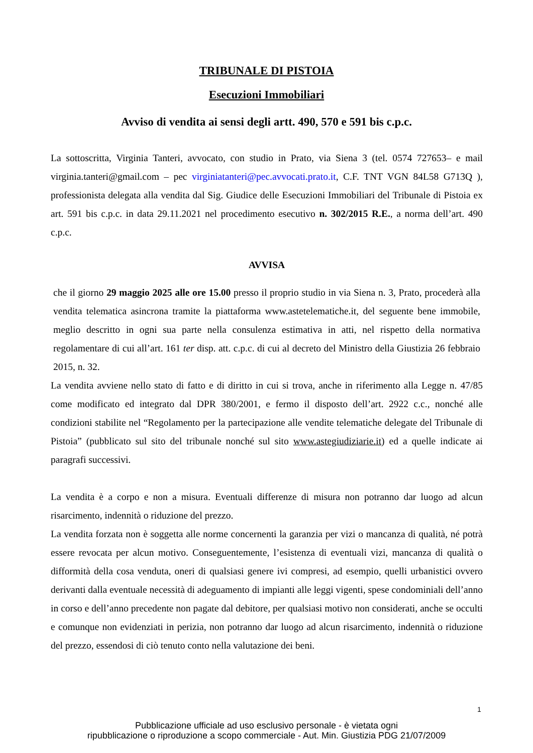TRIBUNALE DI PISTOIA
Esecuzioni Immobiliari
Avviso di vendita ai sensi degli artt. 490, 570 e 591 bis c.p.c.
La sottoscritta, Virginia Tanteri, avvocato, con studio in Prato, via Siena 3 (tel. 0574 727653– e mail virginia.tanteri@gmail.com – pec virginiatanteri@pec.avvocati.prato.it, C.F. TNT VGN 84L58 G713Q ), professionista delegata alla vendita dal Sig. Giudice delle Esecuzioni Immobiliari del Tribunale di Pistoia ex art. 591 bis c.p.c. in data 29.11.2021 nel procedimento esecutivo n. 302/2015 R.E., a norma dell’art. 490 c.p.c.
AVVISA
che il giorno 29 maggio 2025 alle ore 15.00 presso il proprio studio in via Siena n. 3, Prato, procederà alla vendita telematica asincrona tramite la piattaforma www.astetelematiche.it, del seguente bene immobile, meglio descritto in ogni sua parte nella consulenza estimativa in atti, nel rispetto della normativa regolamentare di cui all’art. 161 ter disp. att. c.p.c. di cui al decreto del Ministro della Giustizia 26 febbraio 2015, n. 32.
La vendita avviene nello stato di fatto e di diritto in cui si trova, anche in riferimento alla Legge n. 47/85 come modificato ed integrato dal DPR 380/2001, e fermo il disposto dell’art. 2922 c.c., nonché alle condizioni stabilite nel “Regolamento per la partecipazione alle vendite telematiche delegate del Tribunale di Pistoia” (pubblicato sul sito del tribunale nonché sul sito www.astegiudiziarie.it) ed a quelle indicate ai paragrafi successivi.
La vendita è a corpo e non a misura. Eventuali differenze di misura non potranno dar luogo ad alcun risarcimento, indennità o riduzione del prezzo.
La vendita forzata non è soggetta alle norme concernenti la garanzia per vizi o mancanza di qualità, né potrà essere revocata per alcun motivo. Conseguentemente, l’esistenza di eventuali vizi, mancanza di qualità o difformità della cosa venduta, oneri di qualsiasi genere ivi compresi, ad esempio, quelli urbanistici ovvero derivanti dalla eventuale necessità di adeguamento di impianti alle leggi vigenti, spese condominiali dell’anno in corso e dell’anno precedente non pagate dal debitore, per qualsiasi motivo non considerati, anche se occulti e comunque non evidenziati in perizia, non potranno dar luogo ad alcun risarcimento, indennità o riduzione del prezzo, essendosi di ciò tenuto conto nella valutazione dei beni.
1
Pubblicazione ufficiale ad uso esclusivo personale - è vietata ogni
ripubblicazione o riproduzione a scopo commerciale - Aut. Min. Giustizia PDG 21/07/2009